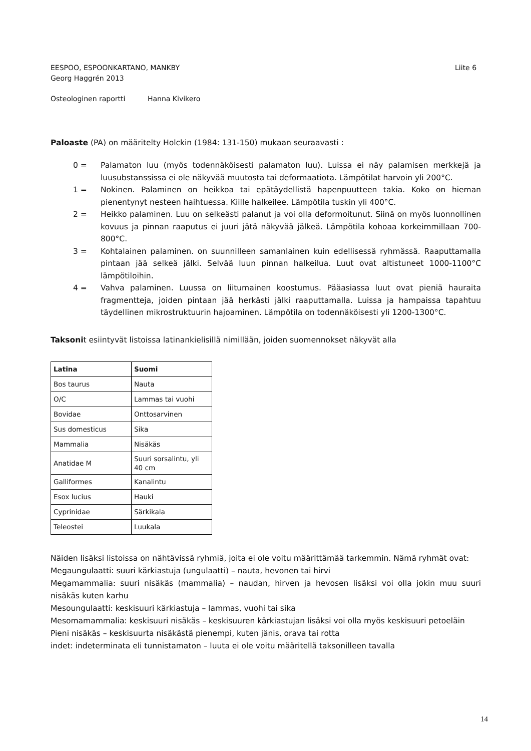EESPOO, ESPOONKARTANO, MANKBY
Georg Haggrén 2013
Liite 6
Osteologinen raportti Hanna Kivikero
Paloaste (PA) on määritelty Holckin (1984: 131-150) mukaan seuraavasti :
0 = Palamaton luu (myös todennäköisesti palamaton luu). Luissa ei näy palamisen merkkejä ja luusubstanssissa ei ole näkyvää muutosta tai deformaatiota. Lämpötilat harvoin yli 200°C.
1 = Nokinen. Palaminen on heikkoa tai epätäydellistä hapenpuutteen takia. Koko on hieman pienentynyt nesteen haihtuessa. Kiille halkeilee. Lämpötila tuskin yli 400°C.
2 = Heikko palaminen. Luu on selkeästi palanut ja voi olla deformoitunut. Siinä on myös luonnollinen kovuus ja pinnan raaputus ei juuri jätä näkyvää jälkeä. Lämpötila kohoaa korkeimmillaan 700-800°C.
3 = Kohtalainen palaminen. on suunnilleen samanlainen kuin edellisessä ryhmässä. Raaputtamalla pintaan jää selkeä jälki. Selvää luun pinnan halkeilua. Luut ovat altistuneet 1000-1100°C lämpötiloihin.
4 = Vahva palaminen. Luussa on liitumainen koostumus. Pääasiassa luut ovat pieniä hauraita fragmentteja, joiden pintaan jää herkästi jälki raaputtamalla. Luissa ja hampaissa tapahtuu täydellinen mikrostruktuurin hajoaminen. Lämpötila on todennäköisesti yli 1200-1300°C.
Taksonit esiintyvät listoissa latinankielisillä nimillään, joiden suomennokset näkyvät alla
| Latina | Suomi |
| --- | --- |
| Bos taurus | Nauta |
| O/C | Lammas tai vuohi |
| Bovidae | Onttosarvinen |
| Sus domesticus | Sika |
| Mammalia | Nisäkäs |
| Anatidae M | Suuri sorsalintu, yli 40 cm |
| Galliformes | Kanalintu |
| Esox lucius | Hauki |
| Cyprinidae | Särkikala |
| Teleostei | Luukala |
Näiden lisäksi listoissa on nähtävissä ryhmiä, joita ei ole voitu määrittämää tarkemmin. Nämä ryhmät ovat:
Megaungulaatti: suuri kärkiastuja (ungulaatti) – nauta, hevonen tai hirvi
Megamammalia: suuri nisäkäs (mammalia) – naudan, hirven ja hevosen lisäksi voi olla jokin muu suuri nisäkäs kuten karhu
Mesoungulaatti: keskisuuri kärkiastuja – lammas, vuohi tai sika
Mesomamammalia: keskisuuri nisäkäs – keskisuuren kärkiastujan lisäksi voi olla myös keskisuuri petoeläin
Pieni nisäkäs – keskisuurta nisäkästä pienempi, kuten jänis, orava tai rotta
indet: indeterminata eli tunnistamaton – luuta ei ole voitu määritellä taksonilleen tavalla
14